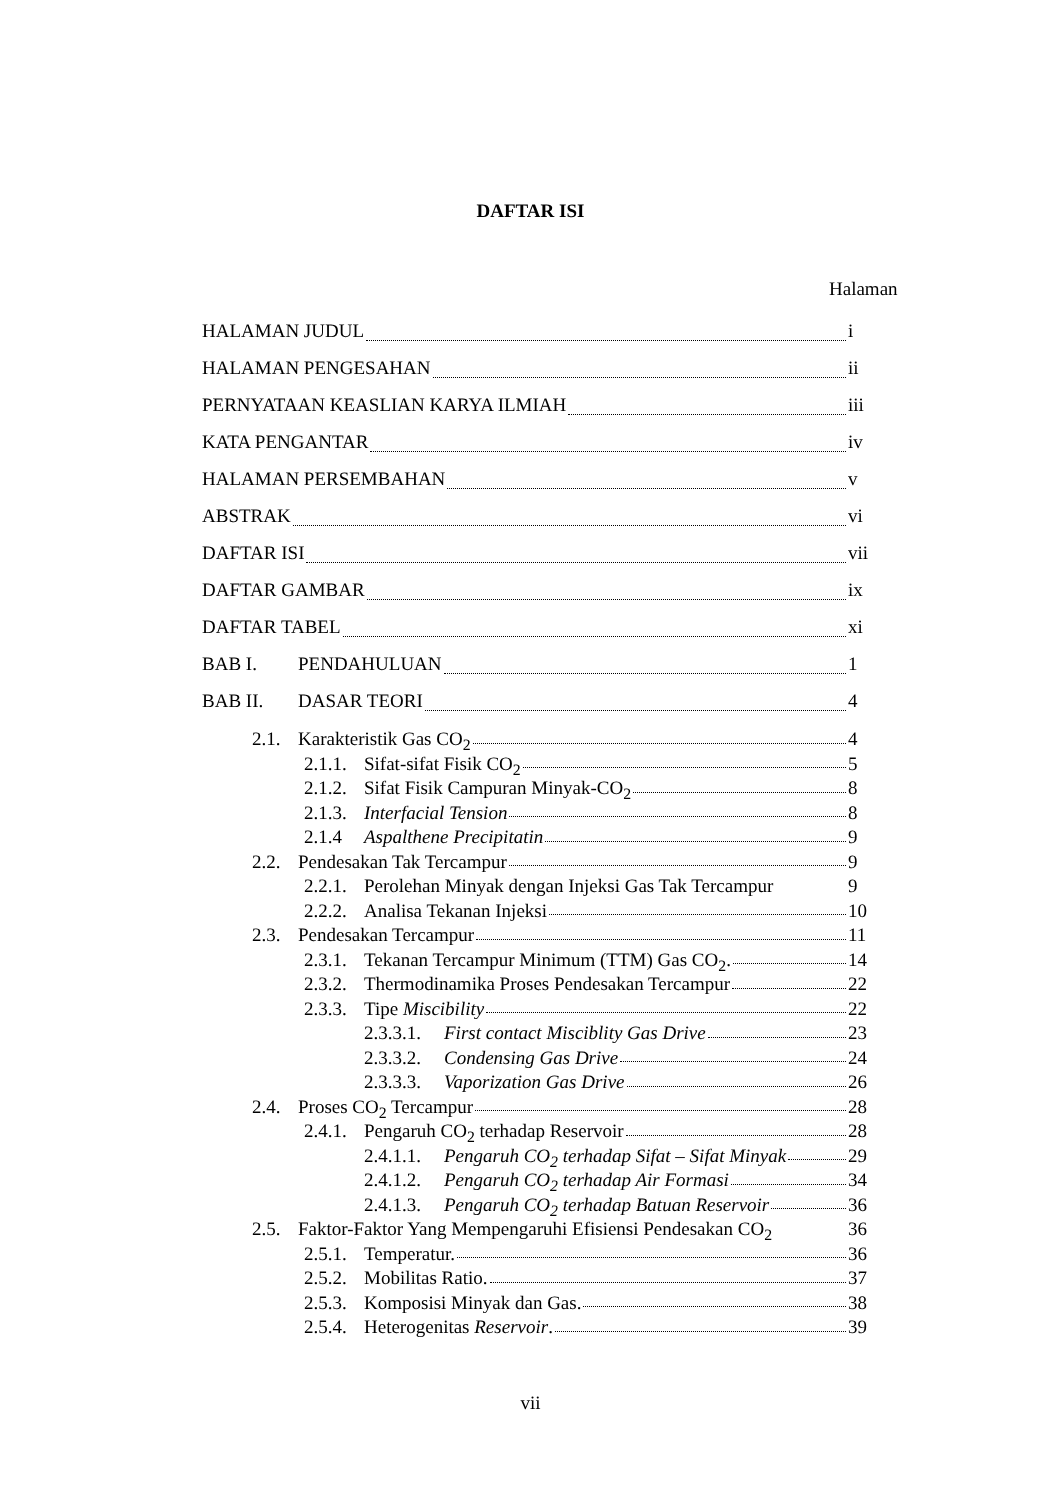DAFTAR ISI
Halaman
HALAMAN JUDUL i
HALAMAN PENGESAHAN ii
PERNYATAAN KEASLIAN KARYA ILMIAH iii
KATA PENGANTAR iv
HALAMAN PERSEMBAHAN v
ABSTRAK vi
DAFTAR ISI vii
DAFTAR GAMBAR ix
DAFTAR TABEL xi
BAB I. PENDAHULUAN 1
BAB II. DASAR TEORI 4
2.1. Karakteristik Gas CO<sub>2</sub> 4
2.1.1. Sifat-sifat Fisik CO<sub>2</sub> 5
2.1.2. Sifat Fisik Campuran Minyak-CO<sub>2</sub> 8
2.1.3. Interfacial Tension 8
2.1.4 Aspalthene Precipitatin 9
2.2. Pendesakan Tak Tercampur 9
2.2.1. Perolehan Minyak dengan Injeksi Gas Tak Tercampur 9
2.2.2. Analisa Tekanan Injeksi 10
2.3. Pendesakan Tercampur 11
2.3.1. Tekanan Tercampur Minimum (TTM) Gas CO<sub>2</sub>. 14
2.3.2. Thermodinamika Proses Pendesakan Tercampur 22
2.3.3. Tipe Miscibility 22
2.3.3.1. First contact Misciblity Gas Drive 23
2.3.3.2. Condensing Gas Drive 24
2.3.3.3. Vaporization Gas Drive 26
2.4. Proses CO<sub>2</sub> Tercampur 28
2.4.1. Pengaruh CO<sub>2</sub> terhadap Reservoir 28
2.4.1.1. Pengaruh CO<sub>2</sub> terhadap Sifat – Sifat Minyak 29
2.4.1.2. Pengaruh CO<sub>2</sub> terhadap Air Formasi 34
2.4.1.3. Pengaruh CO<sub>2</sub> terhadap Batuan Reservoir 36
2.5. Faktor-Faktor Yang Mempengaruhi Efisiensi Pendesakan CO<sub>2</sub> 36
2.5.1. Temperatur. 36
2.5.2. Mobilitas Ratio. 37
2.5.3. Komposisi Minyak dan Gas. 38
2.5.4. Heterogenitas Reservoir. 39
vii